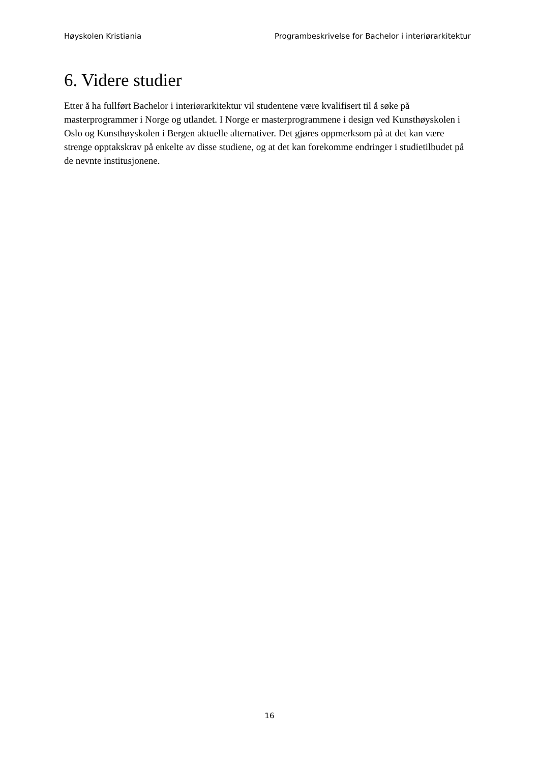Høyskolen Kristiania Programbeskrivelse for Bachelor i interiørarkitektur
6. Videre studier
Etter å ha fullført Bachelor i interiørarkitektur vil studentene være kvalifisert til å søke på masterprogrammer i Norge og utlandet. I Norge er masterprogrammene i design ved Kunsthøyskolen i Oslo og Kunsthøyskolen i Bergen aktuelle alternativer. Det gjøres oppmerksom på at det kan være strenge opptakskrav på enkelte av disse studiene, og at det kan forekomme endringer i studietilbudet på de nevnte institusjonene.
16